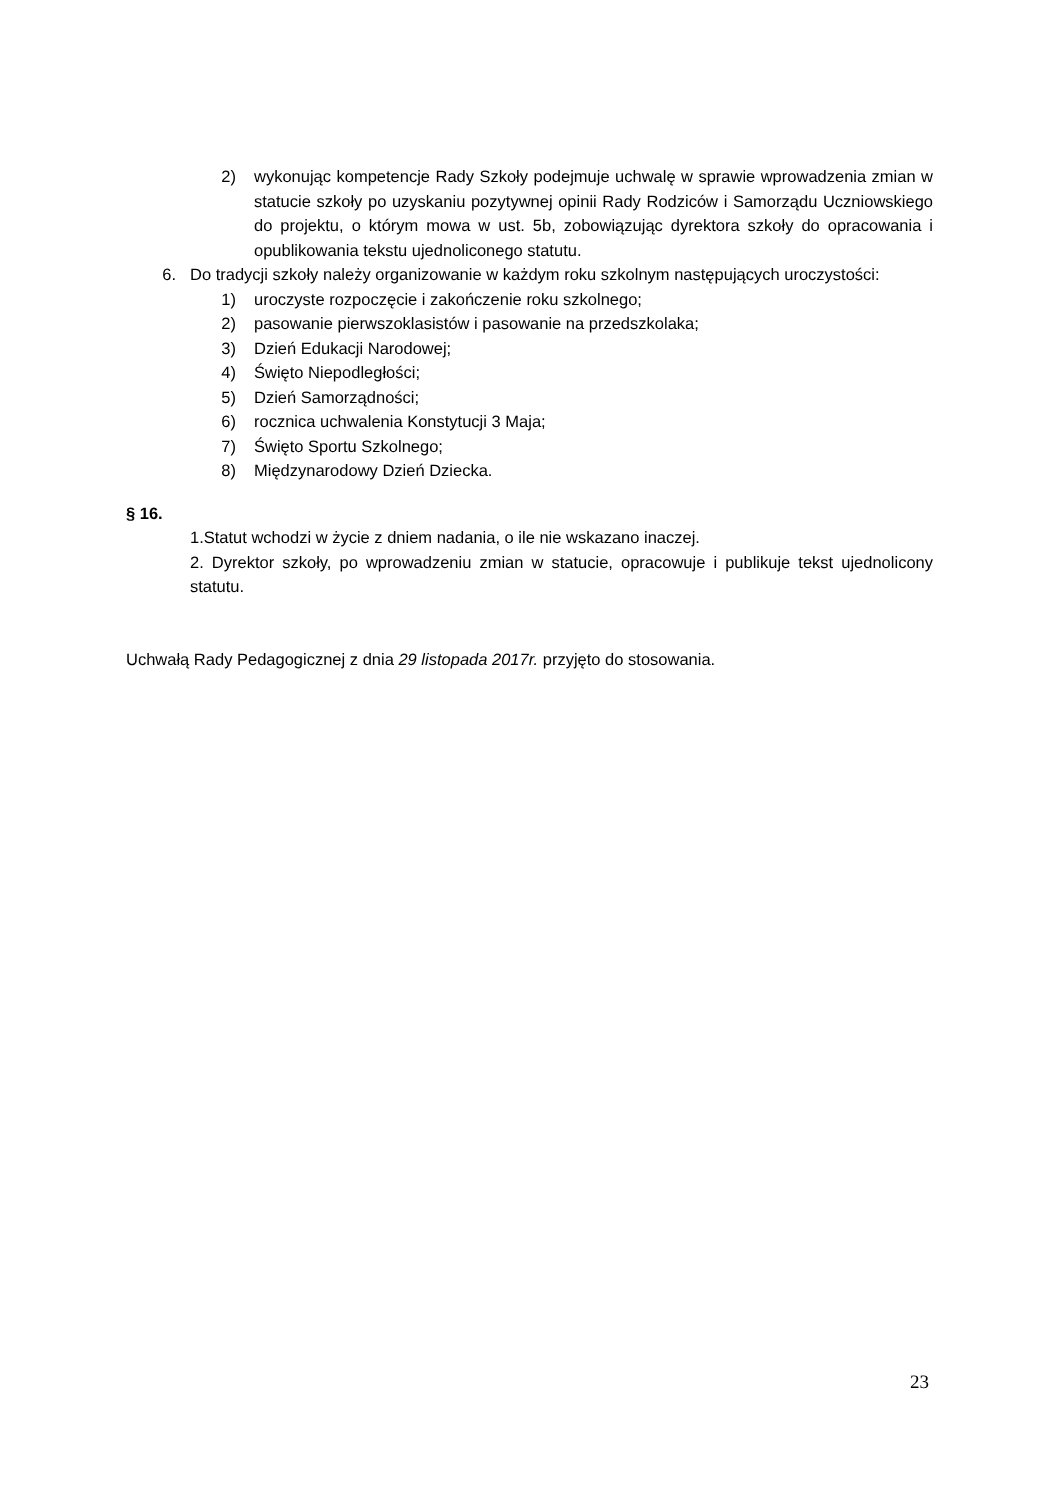2) wykonując kompetencje Rady Szkoły podejmuje uchwalę w sprawie wprowadzenia zmian w statucie szkoły po uzyskaniu pozytywnej opinii Rady Rodziców i Samorządu Uczniowskiego do projektu, o którym mowa w ust. 5b, zobowiązując dyrektora szkoły do opracowania i opublikowania tekstu ujednoliconego statutu.
6. Do tradycji szkoły należy organizowanie w każdym roku szkolnym następujących uroczystości:
1) uroczyste rozpoczęcie i zakończenie roku szkolnego;
2) pasowanie pierwszoklasistów i pasowanie na przedszkolaka;
3) Dzień Edukacji Narodowej;
4) Święto Niepodległości;
5) Dzień Samorządności;
6) rocznica uchwalenia Konstytucji 3 Maja;
7) Święto Sportu Szkolnego;
8) Międzynarodowy Dzień Dziecka.
§ 16.
1.Statut wchodzi w życie z dniem nadania, o ile nie wskazano inaczej.
2. Dyrektor szkoły, po wprowadzeniu zmian w statucie, opracowuje i publikuje tekst ujednolicony statutu.
Uchwałą Rady Pedagogicznej z dnia 29 listopada 2017r. przyjęto do stosowania.
23